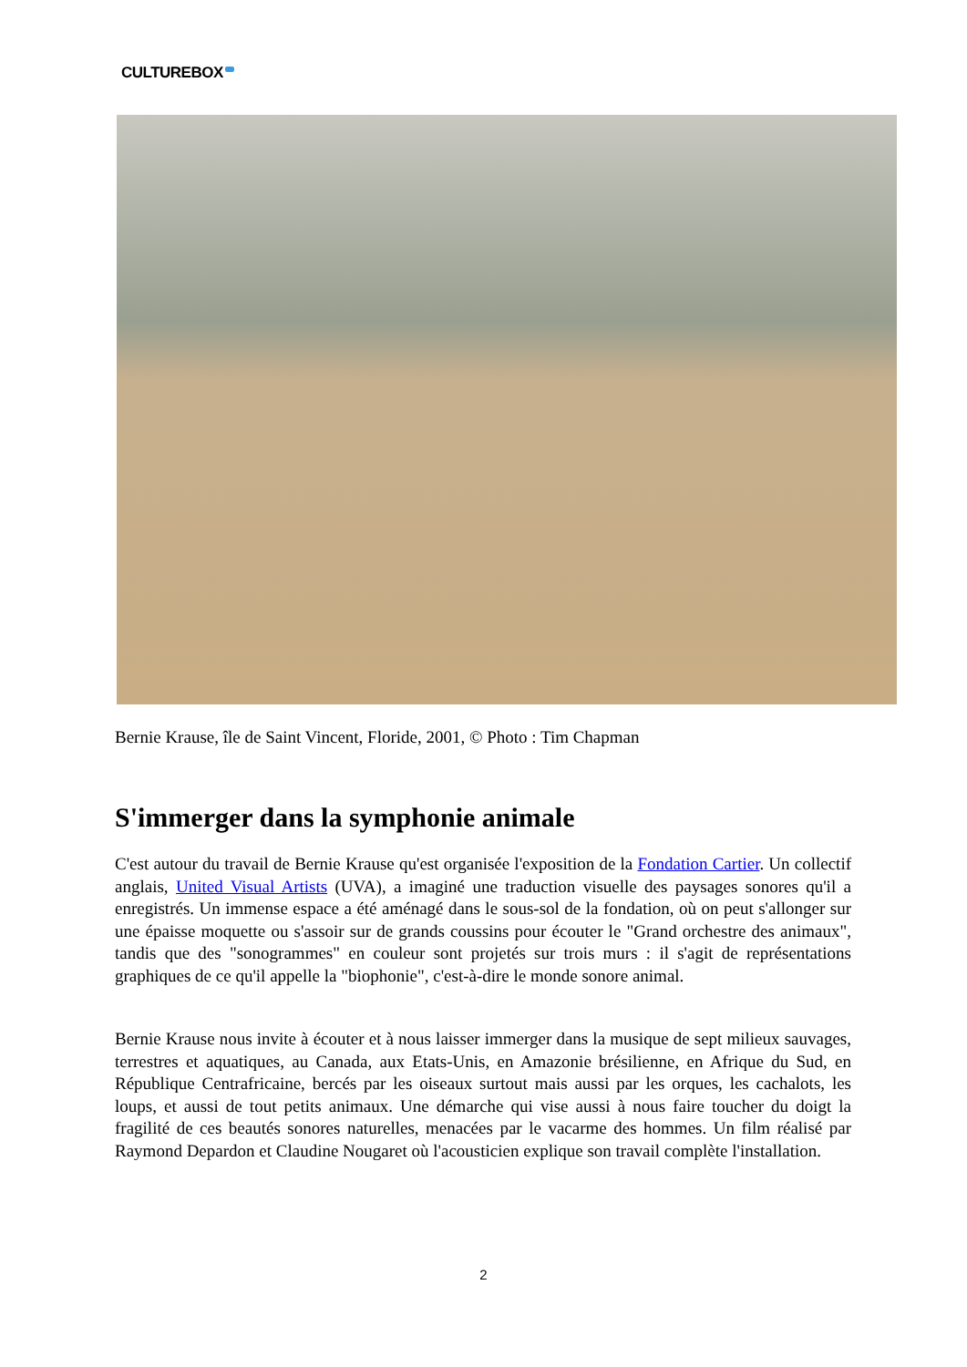CULTUREBOX
Bernie Krause, île de Saint Vincent, Floride, 2001, © Photo : Tim Chapman
S'immerger dans la symphonie animale
C'est autour du travail de Bernie Krause qu'est organisée l'exposition de la Fondation Cartier. Un collectif anglais, United Visual Artists (UVA), a imaginé une traduction visuelle des paysages sonores qu'il a enregistrés. Un immense espace a été aménagé dans le sous-sol de la fondation, où on peut s'allonger sur une épaisse moquette ou s'assoir sur de grands coussins pour écouter le "Grand orchestre des animaux", tandis que des "sonogrammes" en couleur sont projetés sur trois murs : il s'agit de représentations graphiques de ce qu'il appelle la "biophonie", c'est-à-dire le monde sonore animal.
Bernie Krause nous invite à écouter et à nous laisser immerger dans la musique de sept milieux sauvages, terrestres et aquatiques, au Canada, aux Etats-Unis, en Amazonie brésilienne, en Afrique du Sud, en République Centrafricaine, bercés par les oiseaux surtout mais aussi par les orques, les cachalots, les loups, et aussi de tout petits animaux. Une démarche qui vise aussi à nous faire toucher du doigt la fragilité de ces beautés sonores naturelles, menacées par le vacarme des hommes. Un film réalisé par Raymond Depardon et Claudine Nougaret où l'acousticien explique son travail complète l'installation.
2